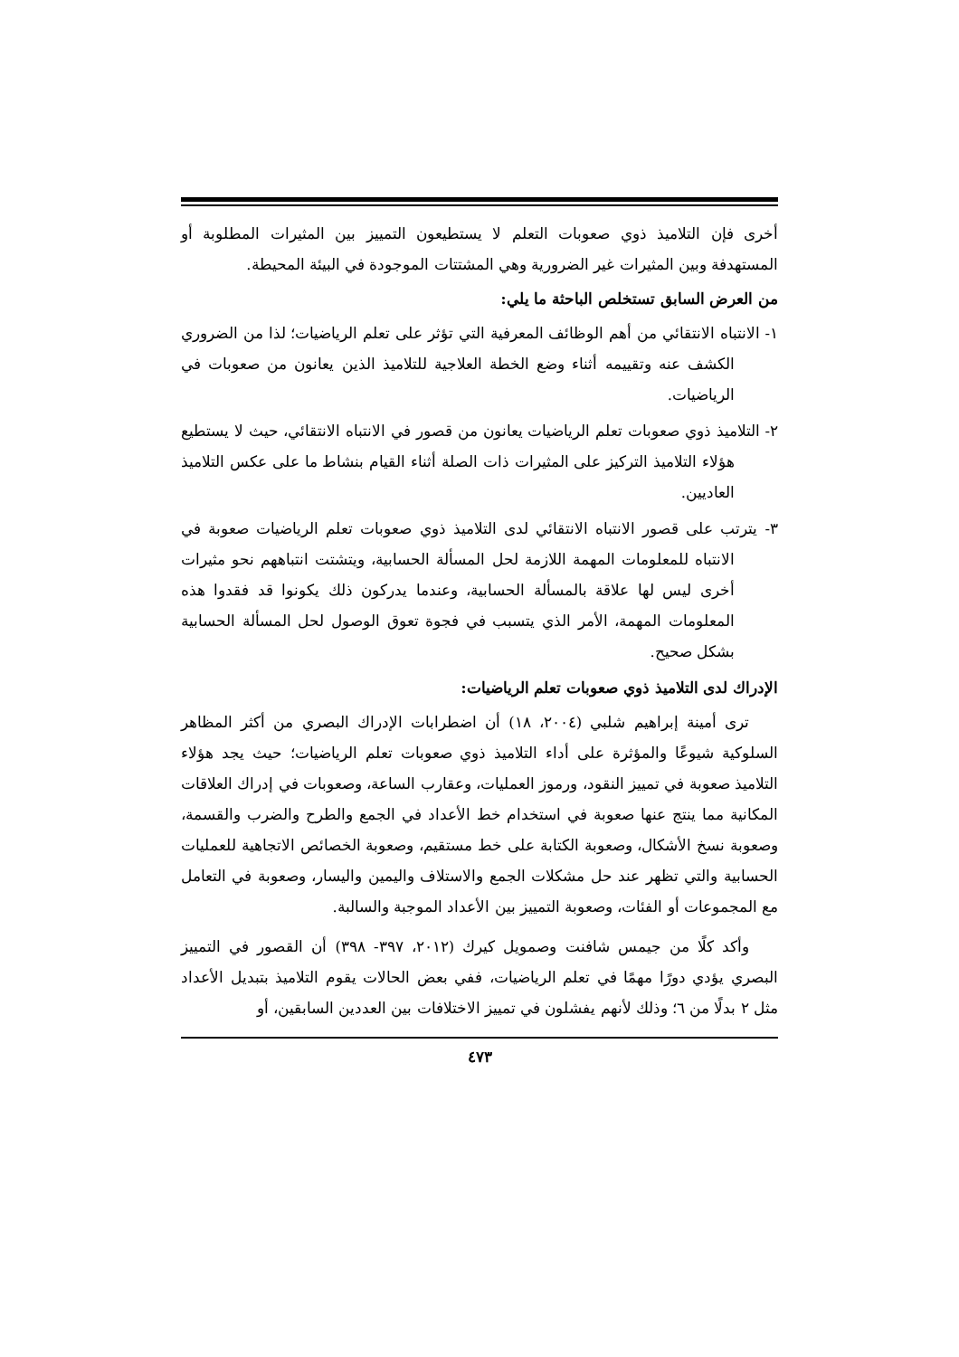أخرى فإن التلاميذ ذوي صعوبات التعلم لا يستطيعون التمييز بين المثيرات المطلوبة أو المستهدفة وبين المثيرات غير الضرورية وهي المشتتات الموجودة في البيئة المحيطة.
من العرض السابق تستخلص الباحثة ما يلي:
١- الانتباه الانتقائي من أهم الوظائف المعرفية التي تؤثر على تعلم الرياضيات؛ لذا من الضروري الكشف عنه وتقييمه أثناء وضع الخطة العلاجية للتلاميذ الذين يعانون من صعوبات في الرياضيات.
٢- التلاميذ ذوي صعوبات تعلم الرياضيات يعانون من قصور في الانتباه الانتقائي، حيث لا يستطيع هؤلاء التلاميذ التركيز على المثيرات ذات الصلة أثناء القيام بنشاط ما على عكس التلاميذ العاديين.
٣- يترتب على قصور الانتباه الانتقائي لدى التلاميذ ذوي صعوبات تعلم الرياضيات صعوبة في الانتباه للمعلومات المهمة اللازمة لحل المسألة الحسابية، ويتشتت انتباههم نحو مثيرات أخرى ليس لها علاقة بالمسألة الحسابية، وعندما يدركون ذلك يكونوا قد فقدوا هذه المعلومات المهمة، الأمر الذي يتسبب في فجوة تعوق الوصول لحل المسألة الحسابية بشكل صحيح.
الإدراك لدى التلاميذ ذوي صعوبات تعلم الرياضيات:
ترى أمينة إبراهيم شلبي (٢٠٠٤، ١٨) أن اضطرابات الإدراك البصري من أكثر المظاهر السلوكية شيوعًا والمؤثرة على أداء التلاميذ ذوي صعوبات تعلم الرياضيات؛ حيث يجد هؤلاء التلاميذ صعوبة في تمييز النقود، ورموز العمليات، وعقارب الساعة، وصعوبات في إدراك العلاقات المكانية مما ينتج عنها صعوبة في استخدام خط الأعداد في الجمع والطرح والضرب والقسمة، وصعوبة نسخ الأشكال، وصعوبة الكتابة على خط مستقيم، وصعوبة الخصائص الاتجاهية للعمليات الحسابية والتي تظهر عند حل مشكلات الجمع والاستلاف واليمين واليسار، وصعوبة في التعامل مع المجموعات أو الفئات، وصعوبة التمييز بين الأعداد الموجبة والسالبة.
وأكد كلًا من جيمس شافنت وصمويل كيرك (٢٠١٢، ٣٩٧- ٣٩٨) أن القصور في التمييز البصري يؤدي دورًا مهمًا في تعلم الرياضيات، ففي بعض الحالات يقوم التلاميذ بتبديل الأعداد مثل ٢ بدلًا من ٦؛ وذلك لأنهم يفشلون في تمييز الاختلافات بين العددين السابقين، أو
٤٧٣